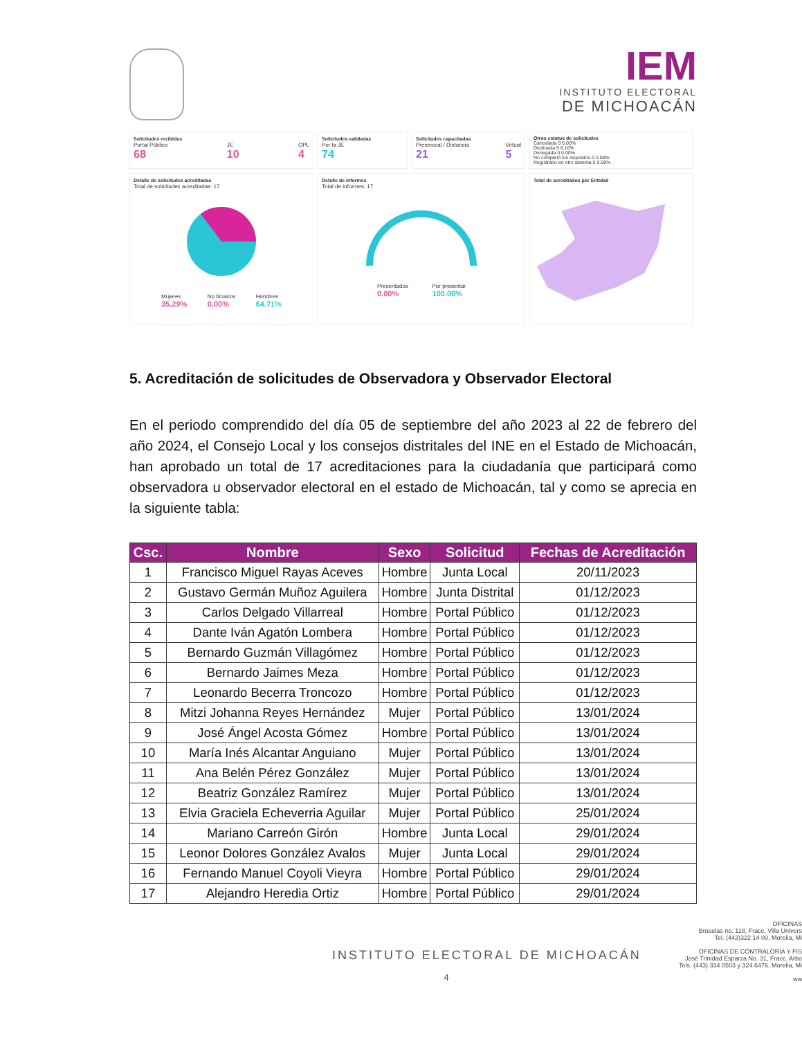IEM
INSTITUTO ELECTORAL
DE MICHOACÁN
Solicitudes recibidas
Portal Público
68
JE
10
OPL
4
Solicitudes validadas
Por la JE
74
Solicitudes capacitadas
Presencial / Distancia
21
Virtual
5
Otros estatus de solicitudes
Cancelada 0 0.00%
Declinada 5 6.10%
Denegada 0 0.00%
No completó los requisitos 0 0.00%
Registrado en otro sistema 0 0.00%
Detalle de solicitudes acreditadas
Total de solicitudes acreditadas: 17
Mujeres
35.29%
No binarios
0.00%
Hombres
64.71%
Detalle de informes
Total de informes: 17
Presentados
0.00%
Por presentar
100.00%
Total de acreditados por Entidad
5. Acreditación de solicitudes de Observadora y Observador Electoral
En el periodo comprendido del día 05 de septiembre del año 2023 al 22 de febrero del año 2024, el Consejo Local y los consejos distritales del INE en el Estado de Michoacán, han aprobado un total de 17 acreditaciones para la ciudadanía que participará como observadora u observador electoral en el estado de Michoacán, tal y como se aprecia en la siguiente tabla:
| Csc. | Nombre | Sexo | Solicitud | Fechas de Acreditación |
| --- | --- | --- | --- | --- |
| 1 | Francisco Miguel Rayas Aceves | Hombre | Junta Local | 20/11/2023 |
| 2 | Gustavo Germán Muñoz Aguilera | Hombre | Junta Distrital | 01/12/2023 |
| 3 | Carlos Delgado Villarreal | Hombre | Portal Público | 01/12/2023 |
| 4 | Dante Iván Agatón Lombera | Hombre | Portal Público | 01/12/2023 |
| 5 | Bernardo Guzmán Villagómez | Hombre | Portal Público | 01/12/2023 |
| 6 | Bernardo Jaimes Meza | Hombre | Portal Público | 01/12/2023 |
| 7 | Leonardo Becerra Troncozo | Hombre | Portal Público | 01/12/2023 |
| 8 | Mitzi Johanna Reyes Hernández | Mujer | Portal Público | 13/01/2024 |
| 9 | José Ángel Acosta Gómez | Hombre | Portal Público | 13/01/2024 |
| 10 | María Inés Alcantar Anguiano | Mujer | Portal Público | 13/01/2024 |
| 11 | Ana Belén Pérez González | Mujer | Portal Público | 13/01/2024 |
| 12 | Beatriz González Ramírez | Mujer | Portal Público | 13/01/2024 |
| 13 | Elvia Graciela Echeverria Aguilar | Mujer | Portal Público | 25/01/2024 |
| 14 | Mariano Carreón Girón | Hombre | Junta Local | 29/01/2024 |
| 15 | Leonor Dolores González Avalos | Mujer | Junta Local | 29/01/2024 |
| 16 | Fernando Manuel Coyoli Vieyra | Hombre | Portal Público | 29/01/2024 |
| 17 | Alejandro Heredia Ortiz | Hombre | Portal Público | 29/01/2024 |
INSTITUTO ELECTORAL DE MICHOACÁN
4
OFICINAS
Bruselas no. 118, Fracc. Villa Univers
Tel. (443)322 14 00, Morelia, Mi
OFICINAS DE CONTRALORÍA Y FIS
José Trinidad Esparza No. 31, Fracc. Arbo
Tels. (443) 334 0503 y 324 6476, Morelia, Mi
ww